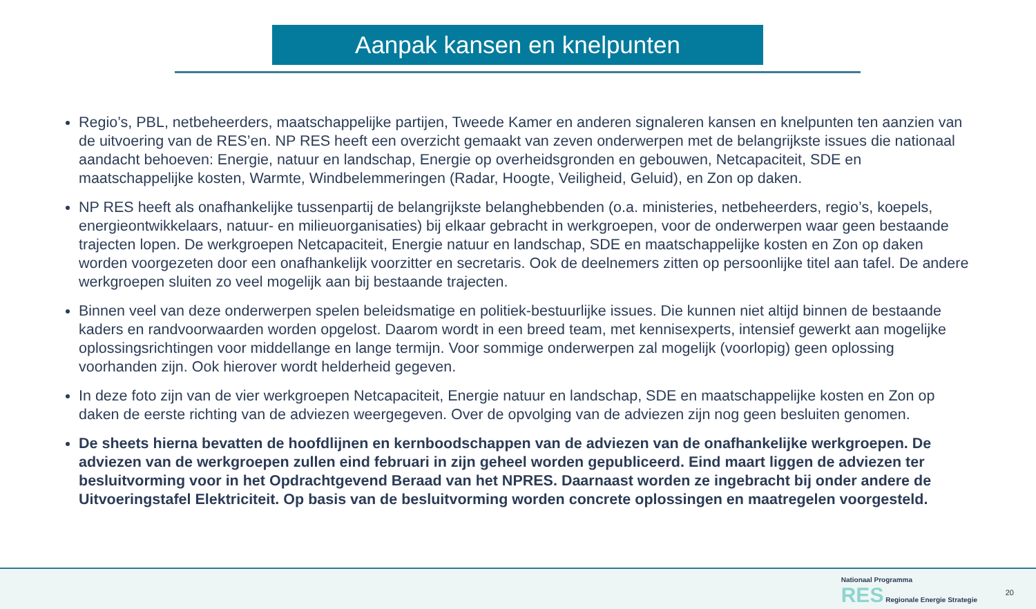Aanpak kansen en knelpunten
Regio’s, PBL, netbeheerders, maatschappelijke partijen, Tweede Kamer en anderen signaleren kansen en knelpunten ten aanzien van de uitvoering van de RES’en. NP RES heeft een overzicht gemaakt van zeven onderwerpen met de belangrijkste issues die nationaal aandacht behoeven: Energie, natuur en landschap, Energie op overheidsgronden en gebouwen, Netcapaciteit, SDE en maatschappelijke kosten, Warmte, Windbelemmeringen (Radar, Hoogte, Veiligheid, Geluid), en Zon op daken.
NP RES heeft als onafhankelijke tussenpartij de belangrijkste belanghebbenden (o.a. ministeries, netbeheerders, regio’s, koepels, energieontwikkelaars, natuur- en milieuorganisaties) bij elkaar gebracht in werkgroepen, voor de onderwerpen waar geen bestaande trajecten lopen. De werkgroepen Netcapaciteit, Energie natuur en landschap, SDE en maatschappelijke kosten en Zon op daken worden voorgezeten door een onafhankelijk voorzitter en secretaris. Ook de deelnemers zitten op persoonlijke titel aan tafel. De andere werkgroepen sluiten zo veel mogelijk aan bij bestaande trajecten.
Binnen veel van deze onderwerpen spelen beleidsmatige en politiek-bestuurlijke issues. Die kunnen niet altijd binnen de bestaande kaders en randvoorwaarden worden opgelost. Daarom wordt in een breed team, met kennisexperts, intensief gewerkt aan mogelijke oplossingsrichtingen voor middellange en lange termijn. Voor sommige onderwerpen zal mogelijk (voorlopig) geen oplossing voorhanden zijn. Ook hierover wordt helderheid gegeven.
In deze foto zijn van de vier werkgroepen Netcapaciteit, Energie natuur en landschap, SDE en maatschappelijke kosten en Zon op daken de eerste richting van de adviezen weergegeven. Over de opvolging van de adviezen zijn nog geen besluiten genomen.
De sheets hierna bevatten de hoofdlijnen en kernboodschappen van de adviezen van de onafhankelijke werkgroepen. De adviezen van de werkgroepen zullen eind februari in zijn geheel worden gepubliceerd. Eind maart liggen de adviezen ter besluitvorming voor in het Opdrachtgevend Beraad van het NPRES. Daarnaast worden ze ingebracht bij onder andere de Uitvoeringstafel Elektriciteit. Op basis van de besluitvorming worden concrete oplossingen en maatregelen voorgesteld.
Nationaal Programma
RES Regionale Energie Strategie
20